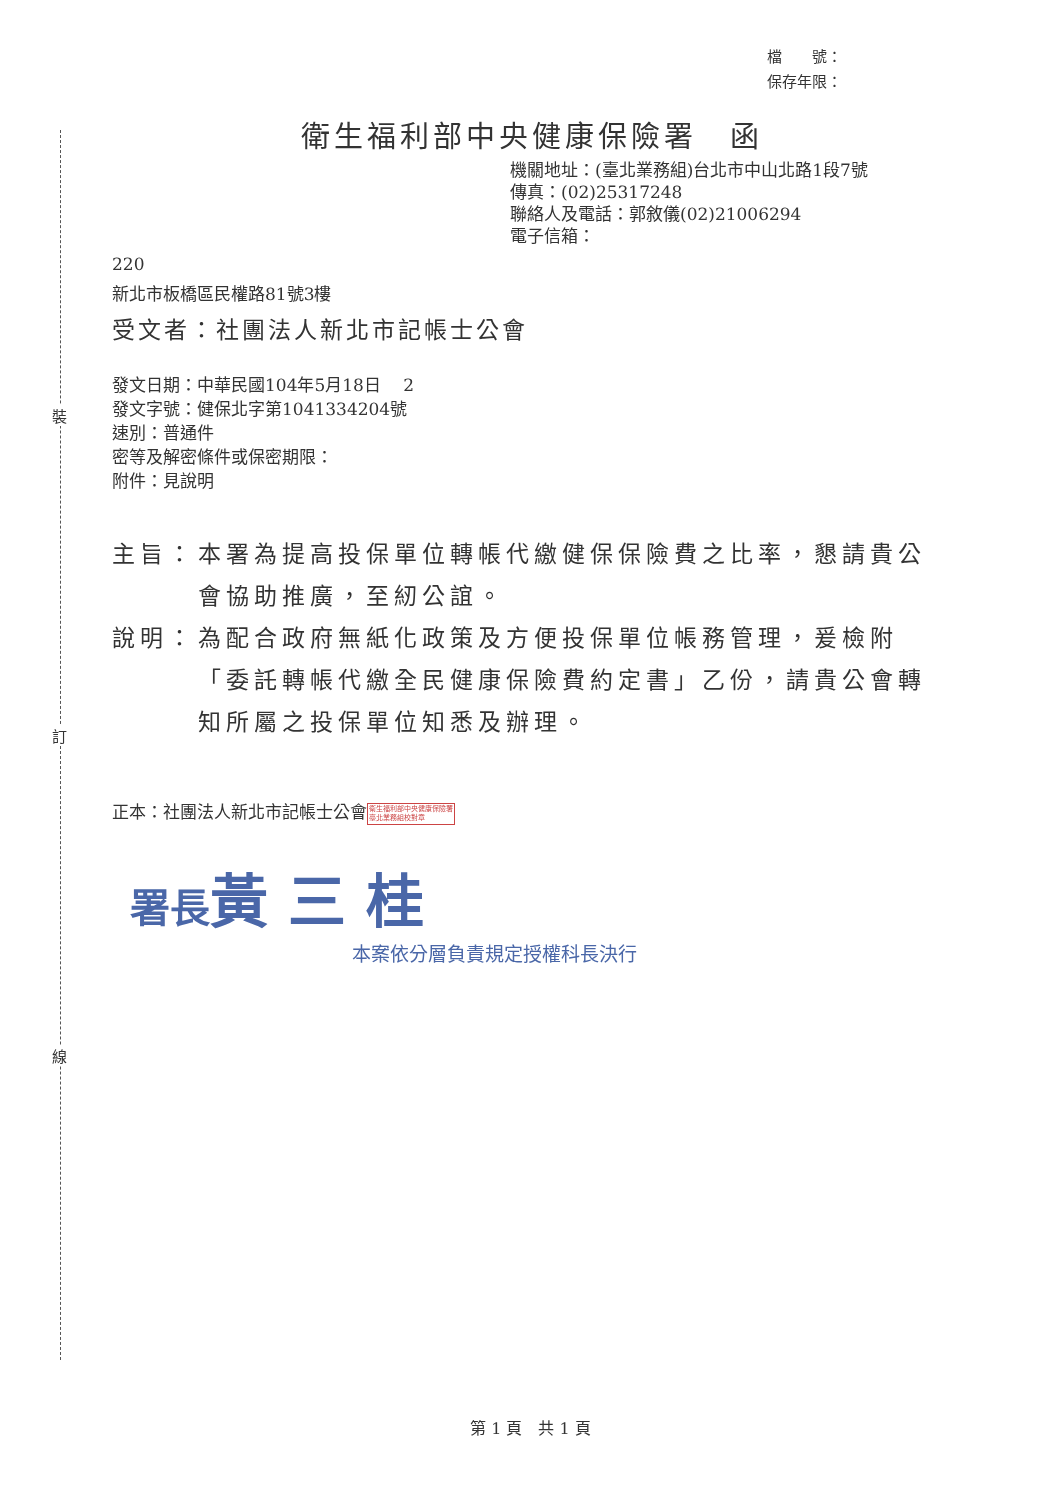裝
訂
線
檔　　號：
保存年限：
衛生福利部中央健康保險署　函
機關地址：(臺北業務組)台北市中山北路1段7號
傳真：(02)25317248
聯絡人及電話：郭敘儀(02)21006294
電子信箱：
220
新北市板橋區民權路81號3樓
受文者：社團法人新北市記帳士公會
發文日期：中華民國104年5月18日　 2
發文字號：健保北字第1041334204號
速別：普通件
密等及解密條件或保密期限：
附件：見說明
主旨： 本署為提高投保單位轉帳代繳健保保險費之比率，懇請貴公會協助推廣，至紉公誼。
說明： 為配合政府無紙化政策及方便投保單位帳務管理，爰檢附「委託轉帳代繳全民健康保險費約定書」乙份，請貴公會轉知所屬之投保單位知悉及辦理。
正本：社團法人新北市記帳士公會衛生福利部中央健康保險署
臺北業務組校對章
署長黃 三 桂
本案依分層負責規定授權科長決行
第 1 頁　共 1 頁